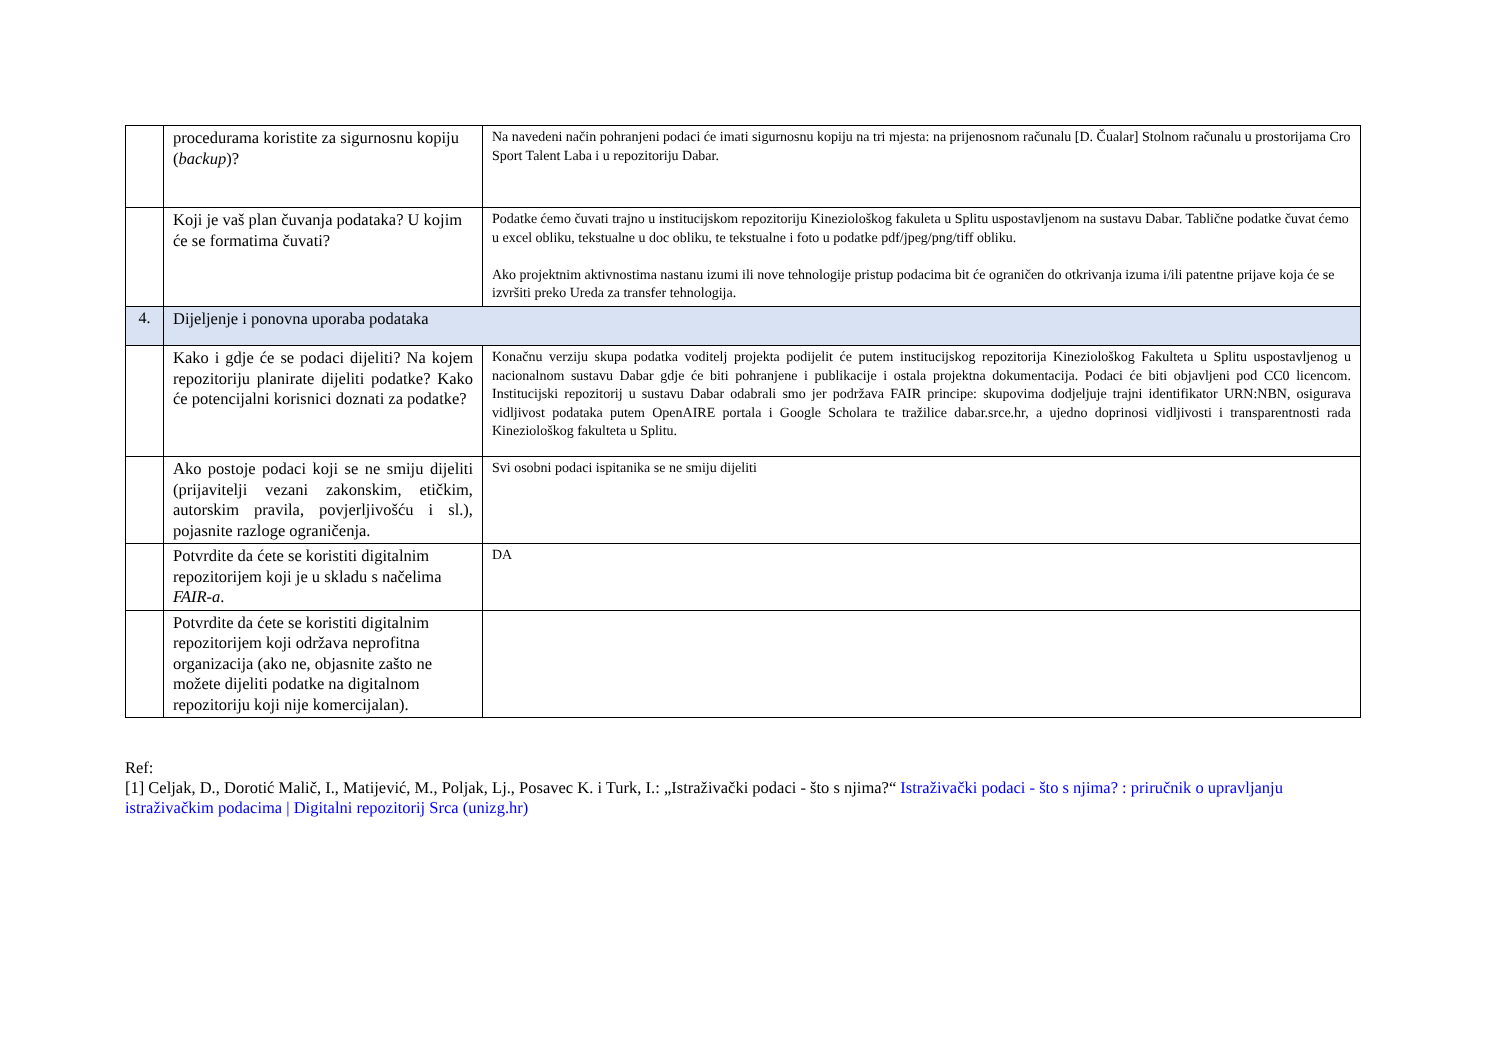| | procedurama koristite za sigurnosnu kopiju ( backup )? | Na navedeni način pohranjeni podaci će imati sigurnosnu kopiju na tri mjesta: na prijenosnom računalu [D. Čualar] Stolnom računalu u prostorijama Cro Sport Talent Laba i u repozitoriju Dabar. |
| | Koji je vaš plan čuvanja podataka? U kojim će se formatima čuvati? | Podatke ćemo čuvati trajno u institucijskom repozitoriju Kineziološkog fakuleta u Splitu uspostavljenom na sustavu Dabar. Tablične podatke čuvat ćemo u excel obliku, tekstualne u doc obliku, te tekstualne i foto u podatke pdf/jpeg/png/tiff obliku. Ako projektnim aktivnostima nastanu izumi ili nove tehnologije pristup podacima bit će ograničen do otkrivanja izuma i/ili patentne prijave koja će se izvršiti preko Ureda za transfer tehnologija. |
| 4. | Dijeljenje i ponovna uporaba podataka | |
| | Kako i gdje će se podaci dijeliti? Na kojem repozitoriju planirate dijeliti podatke? Kako će potencijalni korisnici doznati za podatke? | Konačnu verziju skupa podatka voditelj projekta podijelit će putem institucijskog repozitorija Kineziološkog Fakulteta u Splitu uspostavljenog u nacionalnom sustavu Dabar gdje će biti pohranjene i publikacije i ostala projektna dokumentacija. Podaci će biti objavljeni pod CC0 licencom. Institucijski repozitorij u sustavu Dabar odabrali smo jer podržava FAIR principe: skupovima dodjeljuje trajni identifikator URN:NBN, osigurava vidljivost podataka putem OpenAIRE portala i Google Scholara te tražilice dabar.srce.hr, a ujedno doprinosi vidljivosti i transparentnosti rada Kineziološkog fakulteta u Splitu. |
| | Ako postoje podaci koji se ne smiju dijeliti (prijavitelji vezani zakonskim, etičkim, autorskim pravila, povjerljivošću i sl.), pojasnite razloge ograničenja. | Svi osobni podaci ispitanika se ne smiju dijeliti |
| | Potvrdite da ćete se koristiti digitalnim repozitorijem koji je u skladu s načelima FAIR-a . | DA |
| | Potvrdite da ćete se koristiti digitalnim repozitorijem koji održava neprofitna organizacija (ako ne, objasnite zašto ne možete dijeliti podatke na digitalnom repozitoriju koji nije komercijalan). | |
Ref:
[1] Celjak, D., Dorotić Malič, I., Matijević, M., Poljak, Lj., Posavec K. i Turk, I.: „Istraživački podaci - što s njima?“ Istraživački podaci - što s njima? : priručnik o upravljanju istraživačkim podacima | Digitalni repozitorij Srca (unizg.hr)